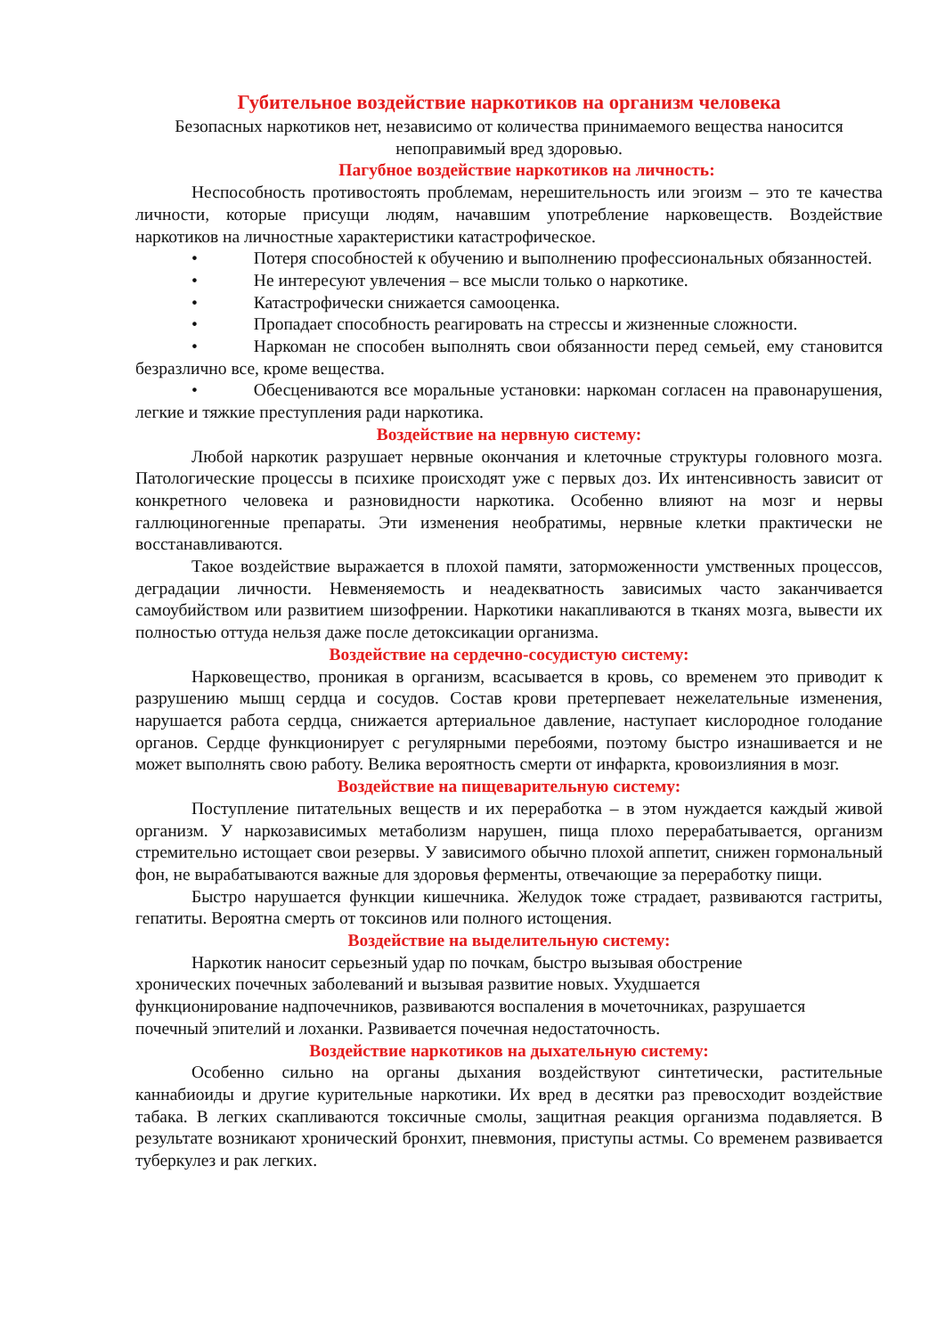Губительное воздействие наркотиков на организм человека
Безопасных наркотиков нет, независимо от количества принимаемого вещества наносится непоправимый вред здоровью.
Пагубное воздействие наркотиков на личность:
Неспособность противостоять проблемам, нерешительность или эгоизм – это те качества личности, которые присущи людям, начавшим употребление нарковеществ. Воздействие наркотиков на личностные характеристики катастрофическое.
• Потеря способностей к обучению и выполнению профессиональных обязанностей.
• Не интересуют увлечения – все мысли только о наркотике.
• Катастрофически снижается самооценка.
• Пропадает способность реагировать на стрессы и жизненные сложности.
• Наркоман не способен выполнять свои обязанности перед семьей, ему становится безразлично все, кроме вещества.
• Обесцениваются все моральные установки: наркоман согласен на правонарушения, легкие и тяжкие преступления ради наркотика.
Воздействие на нервную систему:
Любой наркотик разрушает нервные окончания и клеточные структуры головного мозга. Патологические процессы в психике происходят уже с первых доз. Их интенсивность зависит от конкретного человека и разновидности наркотика. Особенно влияют на мозг и нервы галлюциногенные препараты. Эти изменения необратимы, нервные клетки практически не восстанавливаются.
Такое воздействие выражается в плохой памяти, заторможенности умственных процессов, деградации личности. Невменяемость и неадекватность зависимых часто заканчивается самоубийством или развитием шизофрении. Наркотики накапливаются в тканях мозга, вывести их полностью оттуда нельзя даже после детоксикации организма.
Воздействие на сердечно-сосудистую систему:
Нарковещество, проникая в организм, всасывается в кровь, со временем это приводит к разрушению мышц сердца и сосудов. Состав крови претерпевает нежелательные изменения, нарушается работа сердца, снижается артериальное давление, наступает кислородное голодание органов. Сердце функционирует с регулярными перебоями, поэтому быстро изнашивается и не может выполнять свою работу. Велика вероятность смерти от инфаркта, кровоизлияния в мозг.
Воздействие на пищеварительную систему:
Поступление питательных веществ и их переработка – в этом нуждается каждый живой организм. У наркозависимых метаболизм нарушен, пища плохо перерабатывается, организм стремительно истощает свои резервы. У зависимого обычно плохой аппетит, снижен гормональный фон, не вырабатываются важные для здоровья ферменты, отвечающие за переработку пищи.
Быстро нарушается функции кишечника. Желудок тоже страдает, развиваются гастриты, гепатиты. Вероятна смерть от токсинов или полного истощения.
Воздействие на выделительную систему:
Наркотик наносит серьезный удар по почкам, быстро вызывая обострение
хронических почечных заболеваний и вызывая развитие новых. Ухудшается
функционирование надпочечников, развиваются воспаления в мочеточниках, разрушается
почечный эпителий и лоханки. Развивается почечная недостаточность.
Воздействие наркотиков на дыхательную систему:
Особенно сильно на органы дыхания воздействуют синтетически, растительные каннабиоиды и другие курительные наркотики. Их вред в десятки раз превосходит воздействие табака. В легких скапливаются токсичные смолы, защитная реакция организма подавляется. В результате возникают хронический бронхит, пневмония, приступы астмы. Со временем развивается туберкулез и рак легких.